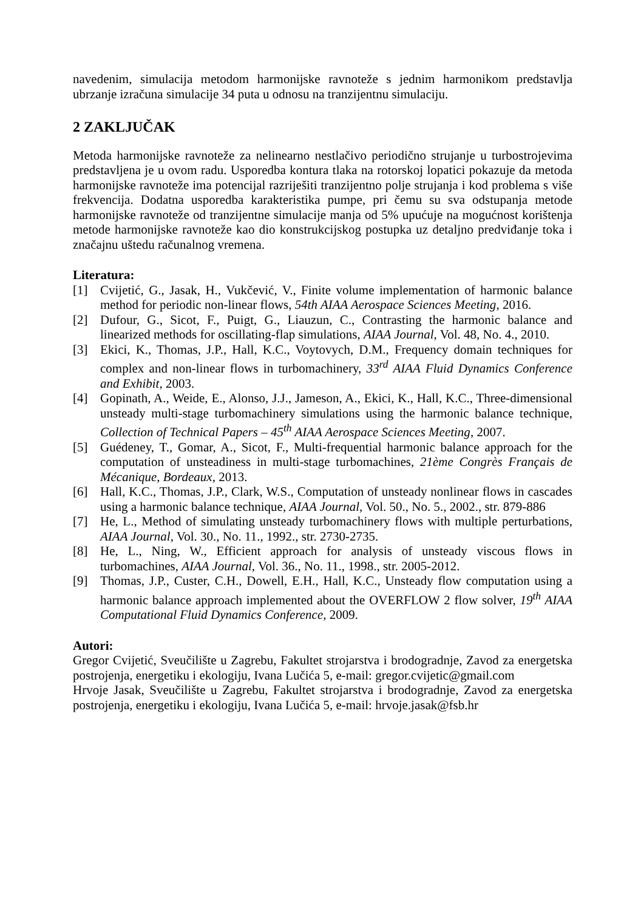navedenim, simulacija metodom harmonijske ravnoteže s jednim harmonikom predstavlja ubrzanje izračuna simulacije 34 puta u odnosu na tranzijentnu simulaciju.
2 ZAKLJUČAK
Metoda harmonijske ravnoteže za nelinearno nestlačivo periodično strujanje u turbostrojevima predstavljena je u ovom radu. Usporedba kontura tlaka na rotorskoj lopatici pokazuje da metoda harmonijske ravnoteže ima potencijal razriješiti tranzijentno polje strujanja i kod problema s više frekvencija. Dodatna usporedba karakteristika pumpe, pri čemu su sva odstupanja metode harmonijske ravnoteže od tranzijentne simulacije manja od 5% upućuje na mogućnost korištenja metode harmonijske ravnoteže kao dio konstrukcijskog postupka uz detaljno predviđanje toka i značajnu uštedu računalnog vremena.
Literatura:
[1] Cvijetić, G., Jasak, H., Vukčević, V., Finite volume implementation of harmonic balance method for periodic non-linear flows, 54th AIAA Aerospace Sciences Meeting, 2016.
[2] Dufour, G., Sicot, F., Puigt, G., Liauzun, C., Contrasting the harmonic balance and linearized methods for oscillating-flap simulations, AIAA Journal, Vol. 48, No. 4., 2010.
[3] Ekici, K., Thomas, J.P., Hall, K.C., Voytovych, D.M., Frequency domain techniques for complex and non-linear flows in turbomachinery, 33<sup>rd</sup> AIAA Fluid Dynamics Conference and Exhibit, 2003.
[4] Gopinath, A., Weide, E., Alonso, J.J., Jameson, A., Ekici, K., Hall, K.C., Three-dimensional unsteady multi-stage turbomachinery simulations using the harmonic balance technique, Collection of Technical Papers – 45<sup>th</sup> AIAA Aerospace Sciences Meeting, 2007.
[5] Guédeney, T., Gomar, A., Sicot, F., Multi-frequential harmonic balance approach for the computation of unsteadiness in multi-stage turbomachines, 21ème Congrès Français de Mécanique, Bordeaux, 2013.
[6] Hall, K.C., Thomas, J.P., Clark, W.S., Computation of unsteady nonlinear flows in cascades using a harmonic balance technique, AIAA Journal, Vol. 50., No. 5., 2002., str. 879-886
[7] He, L., Method of simulating unsteady turbomachinery flows with multiple perturbations, AIAA Journal, Vol. 30., No. 11., 1992., str. 2730-2735.
[8] He, L., Ning, W., Efficient approach for analysis of unsteady viscous flows in turbomachines, AIAA Journal, Vol. 36., No. 11., 1998., str. 2005-2012.
[9] Thomas, J.P., Custer, C.H., Dowell, E.H., Hall, K.C., Unsteady flow computation using a harmonic balance approach implemented about the OVERFLOW 2 flow solver, 19<sup>th</sup> AIAA Computational Fluid Dynamics Conference, 2009.
Autori:
Gregor Cvijetić, Sveučilište u Zagrebu, Fakultet strojarstva i brodogradnje, Zavod za energetska postrojenja, energetiku i ekologiju, Ivana Lučića 5, e-mail: gregor.cvijetic@gmail.com
Hrvoje Jasak, Sveučilište u Zagrebu, Fakultet strojarstva i brodogradnje, Zavod za energetska postrojenja, energetiku i ekologiju, Ivana Lučića 5, e-mail: hrvoje.jasak@fsb.hr